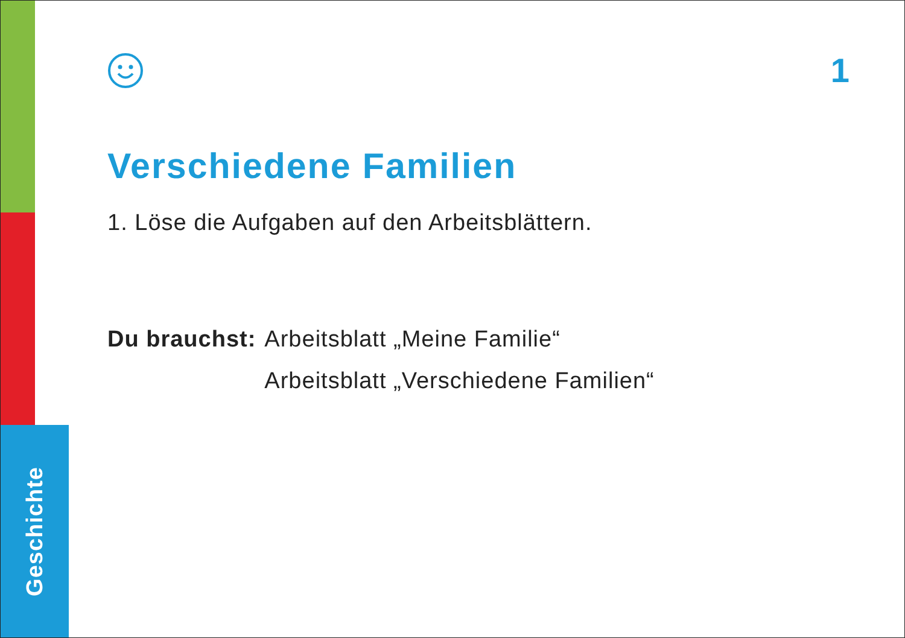Geschichte
1
Verschiedene Familien
1. Löse die Aufgaben auf den Arbeitsblättern.
Du brauchst: Arbeitsblatt „Meine Familie“
Arbeitsblatt „Verschiedene Familien“